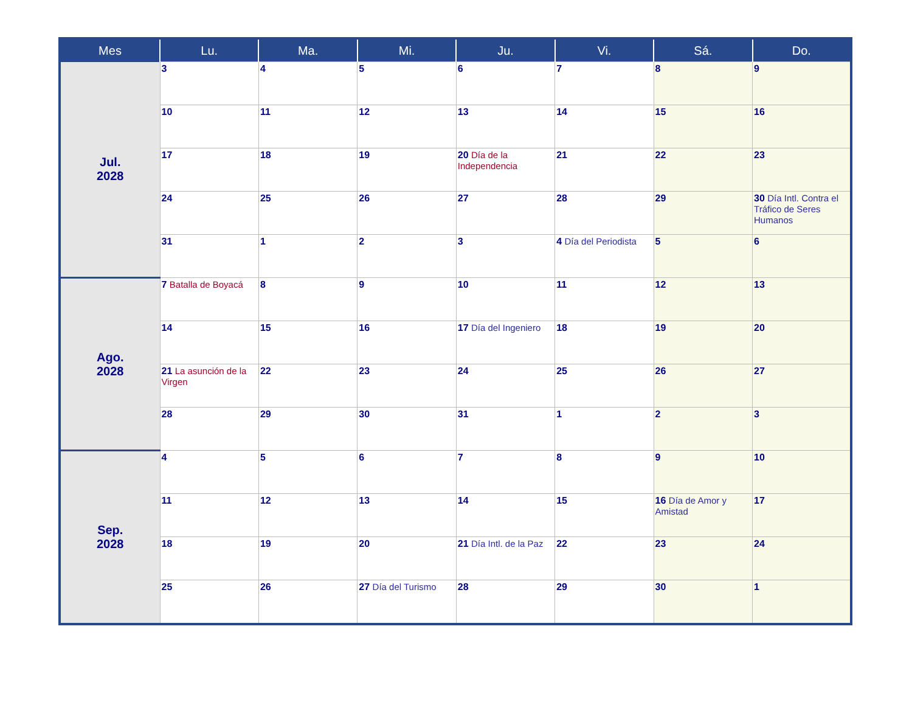| Mes | Lu. | Ma. | Mi. | Ju. | Vi. | Sá. | Do. |
| --- | --- | --- | --- | --- | --- | --- | --- |
| Jul. 2028 | 3 | 4 | 5 | 6 | 7 | 8 | 9 |
| | 10 | 11 | 12 | 13 | 14 | 15 | 16 |
| | 17 | 18 | 19 | 20 Día de la Independencia | 21 | 22 | 23 |
| | 24 | 25 | 26 | 27 | 28 | 29 | 30 Día Intl. Contra el Tráfico de Seres Humanos |
| | 31 | 1 | 2 | 3 | 4 Día del Periodista | 5 | 6 |
| Ago. 2028 | 7 Batalla de Boyacá | 8 | 9 | 10 | 11 | 12 | 13 |
| | 14 | 15 | 16 | 17 Día del Ingeniero | 18 | 19 | 20 |
| | 21 La asunción de la Virgen | 22 | 23 | 24 | 25 | 26 | 27 |
| | 28 | 29 | 30 | 31 | 1 | 2 | 3 |
| Sep. 2028 | 4 | 5 | 6 | 7 | 8 | 9 | 10 |
| | 11 | 12 | 13 | 14 | 15 | 16 Día de Amor y Amistad | 17 |
| | 18 | 19 | 20 | 21 Día Intl. de la Paz | 22 | 23 | 24 |
| | 25 | 26 | 27 Día del Turismo | 28 | 29 | 30 | 1 |